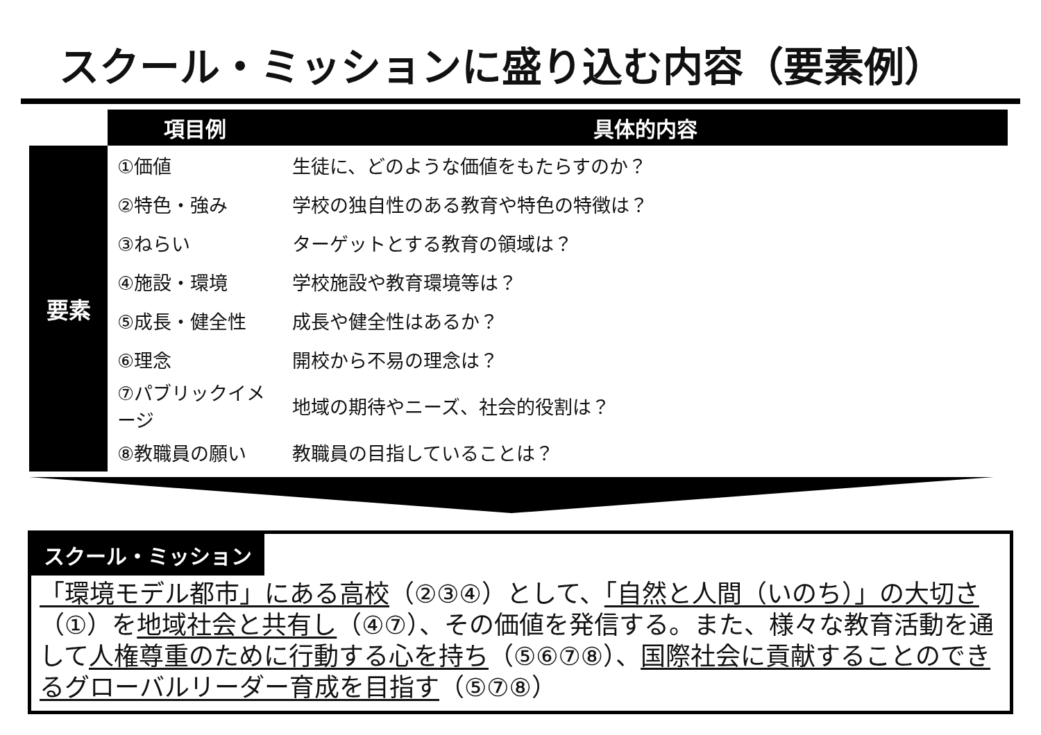スクール・ミッションに盛り込む内容（要素例）
| | 項目例 | 具体的内容 |
| --- | --- | --- |
| 要素 | ①価値 | 生徒に、どのような価値をもたらすのか？ |
| | ②特色・強み | 学校の独自性のある教育や特色の特徴は？ |
| | ③ねらい | ターゲットとする教育の領域は？ |
| | ④施設・環境 | 学校施設や教育環境等は？ |
| | ⑤成長・健全性 | 成長や健全性はあるか？ |
| | ⑥理念 | 開校から不易の理念は？ |
| | ⑦パブリックイメージ | 地域の期待やニーズ、社会的役割は？ |
| | ⑧教職員の願い | 教職員の目指していることは？ |
スクール・ミッション
「環境モデル都市」にある高校（②③④）として、「自然と人間（いのち）」の大切さ（①）を地域社会と共有し（④⑦）、その価値を発信する。また、様々な教育活動を通して人権尊重のために行動する心を持ち（⑤⑥⑦⑧）、国際社会に貢献することのできるグローバルリーダー育成を目指す（⑤⑦⑧）